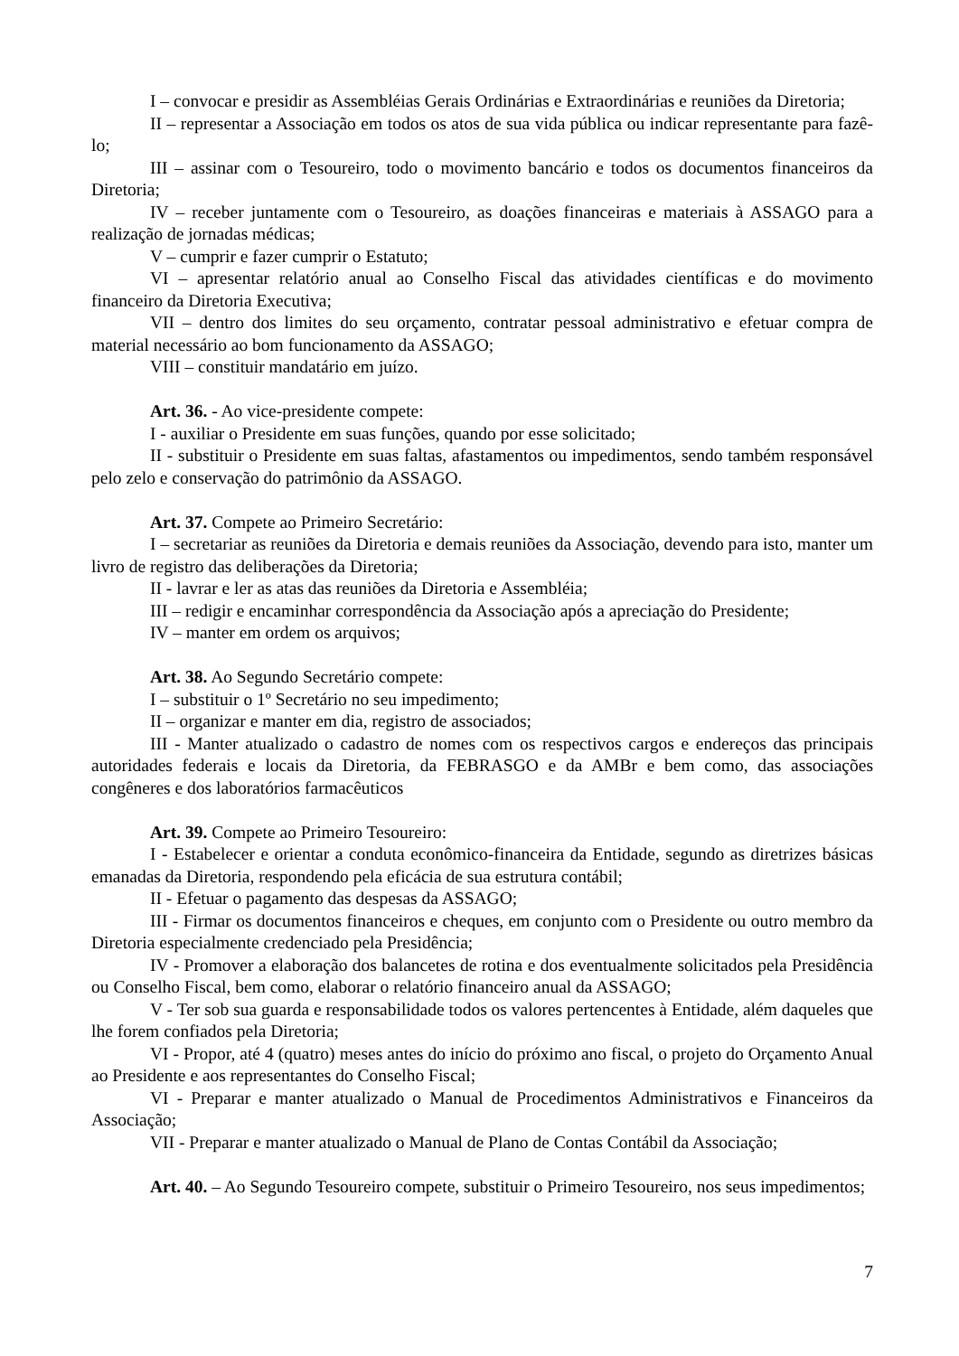I – convocar e presidir as Assembléias Gerais Ordinárias e Extraordinárias e reuniões da Diretoria;
II – representar a Associação em todos os atos de sua vida pública ou indicar representante para fazê-lo;
III – assinar com o Tesoureiro, todo o movimento bancário e todos os documentos financeiros da Diretoria;
IV – receber juntamente com o Tesoureiro, as doações financeiras e materiais à ASSAGO para a realização de jornadas médicas;
V – cumprir e fazer cumprir o Estatuto;
VI – apresentar relatório anual ao Conselho Fiscal das atividades científicas e do movimento financeiro da Diretoria Executiva;
VII – dentro dos limites do seu orçamento, contratar pessoal administrativo e efetuar compra de material necessário ao bom funcionamento da ASSAGO;
VIII – constituir mandatário em juízo.
Art. 36. - Ao vice-presidente compete:
I - auxiliar o Presidente em suas funções, quando por esse solicitado;
II - substituir o Presidente em suas faltas, afastamentos ou impedimentos, sendo também responsável pelo zelo e conservação do patrimônio da ASSAGO.
Art. 37. Compete ao Primeiro Secretário:
I – secretariar as reuniões da Diretoria e demais reuniões da Associação, devendo para isto, manter um livro de registro das deliberações da Diretoria;
II - lavrar e ler as atas das reuniões da Diretoria e Assembléia;
III – redigir e encaminhar correspondência da Associação após a apreciação do Presidente;
IV – manter em ordem os arquivos;
Art. 38. Ao Segundo Secretário compete:
I – substituir o 1º Secretário no seu impedimento;
II – organizar e manter em dia, registro de associados;
III - Manter atualizado o cadastro de nomes com os respectivos cargos e endereços das principais autoridades federais e locais da Diretoria, da FEBRASGO e da AMBr e bem como, das associações congêneres e dos laboratórios farmacêuticos
Art. 39. Compete ao Primeiro Tesoureiro:
I - Estabelecer e orientar a conduta econômico-financeira da Entidade, segundo as diretrizes básicas emanadas da Diretoria, respondendo pela eficácia de sua estrutura contábil;
II - Efetuar o pagamento das despesas da ASSAGO;
III - Firmar os documentos financeiros e cheques, em conjunto com o Presidente ou outro membro da Diretoria especialmente credenciado pela Presidência;
IV - Promover a elaboração dos balancetes de rotina e dos eventualmente solicitados pela Presidência ou Conselho Fiscal, bem como, elaborar o relatório financeiro anual da ASSAGO;
V - Ter sob sua guarda e responsabilidade todos os valores pertencentes à Entidade, além daqueles que lhe forem confiados pela Diretoria;
VI - Propor, até 4 (quatro) meses antes do início do próximo ano fiscal, o projeto do Orçamento Anual ao Presidente e aos representantes do Conselho Fiscal;
VI - Preparar e manter atualizado o Manual de Procedimentos Administrativos e Financeiros da Associação;
VII - Preparar e manter atualizado o Manual de Plano de Contas Contábil da Associação;
Art. 40. – Ao Segundo Tesoureiro compete, substituir o Primeiro Tesoureiro, nos seus impedimentos;
7